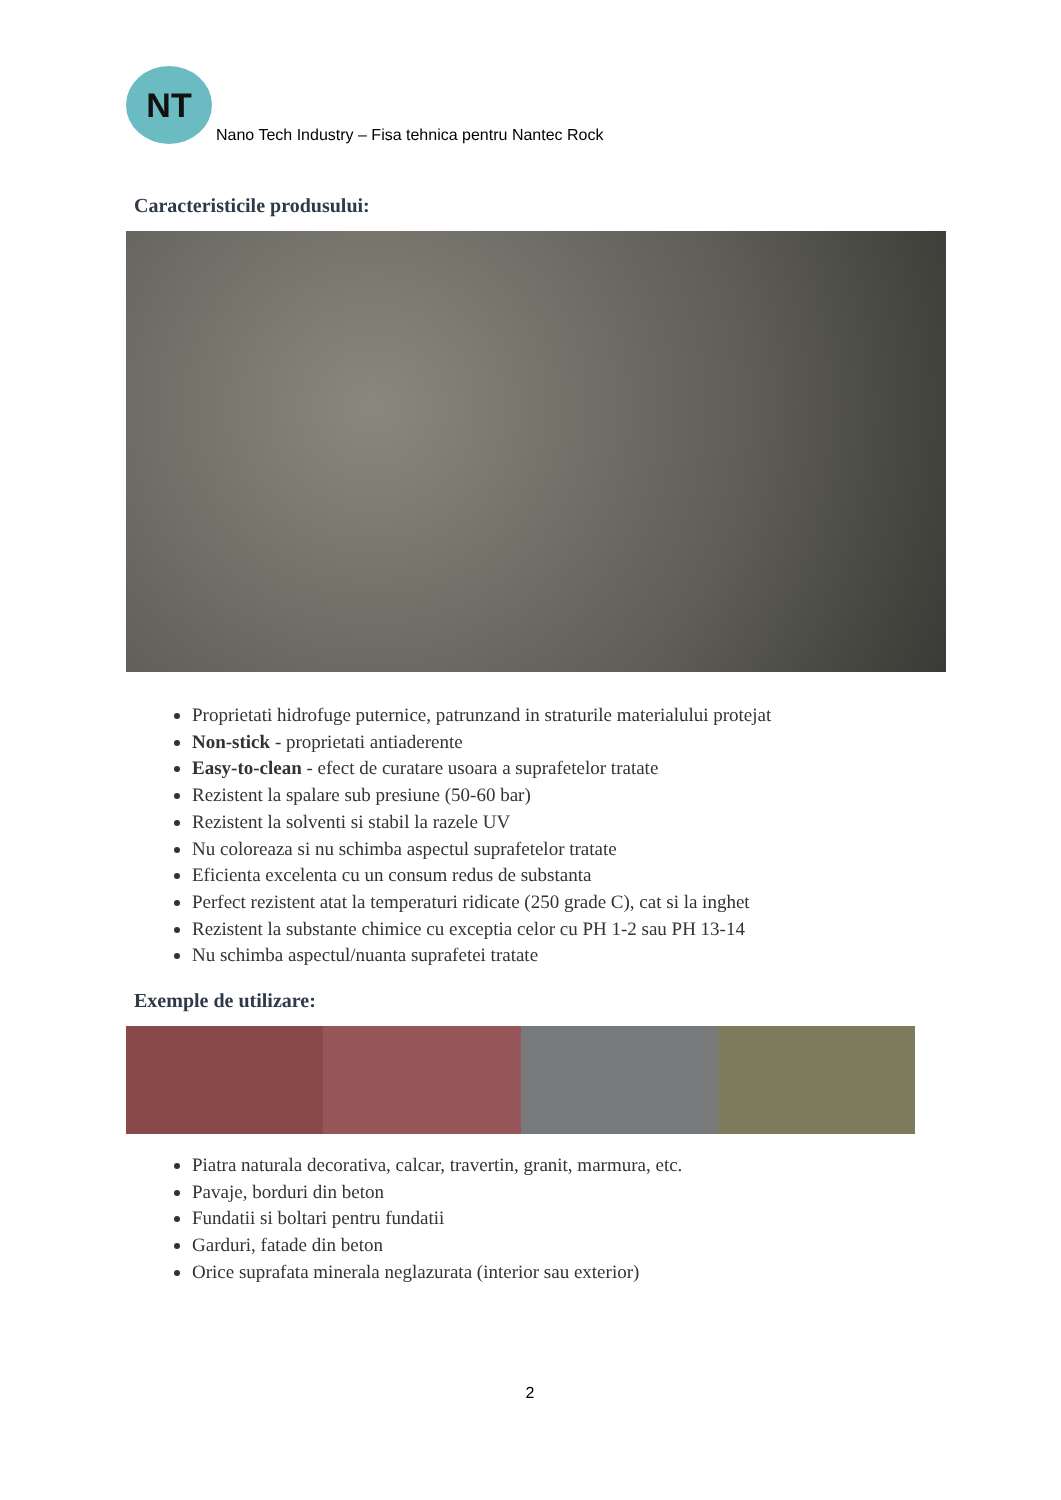NT
Nano Tech Industry – Fisa tehnica pentru Nantec Rock
Caracteristicile produsului:
Proprietati hidrofuge puternice, patrunzand in straturile materialului protejat
Non-stick - proprietati antiaderente
Easy-to-clean - efect de curatare usoara a suprafetelor tratate
Rezistent la spalare sub presiune (50-60 bar)
Rezistent la solventi si stabil la razele UV
Nu coloreaza si nu schimba aspectul suprafetelor tratate
Eficienta excelenta cu un consum redus de substanta
Perfect rezistent atat la temperaturi ridicate (250 grade C), cat si la inghet
Rezistent la substante chimice cu exceptia celor cu PH 1-2 sau PH 13-14
Nu schimba aspectul/nuanta suprafetei tratate
Exemple de utilizare:
Piatra naturala decorativa, calcar, travertin, granit, marmura, etc.
Pavaje, borduri din beton
Fundatii si boltari pentru fundatii
Garduri, fatade din beton
Orice suprafata minerala neglazurata (interior sau exterior)
2